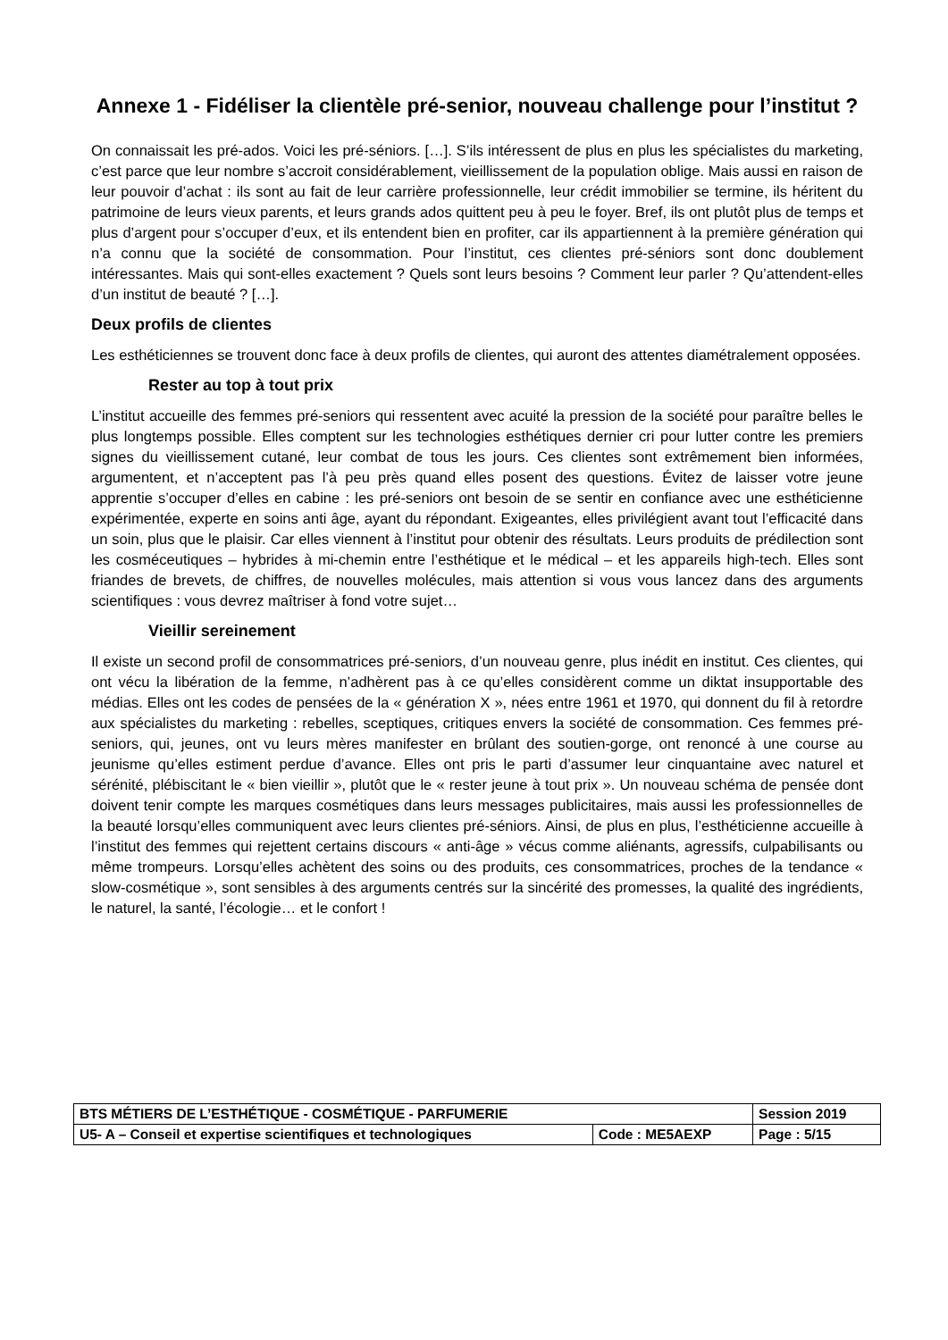Annexe 1 - Fidéliser la clientèle pré-senior, nouveau challenge pour l’institut ?
On connaissait les pré-ados. Voici les pré-séniors. […]. S’ils intéressent de plus en plus les spécialistes du marketing, c’est parce que leur nombre s’accroit considérablement, vieillissement de la population oblige. Mais aussi en raison de leur pouvoir d’achat : ils sont au fait de leur carrière professionnelle, leur crédit immobilier se termine, ils héritent du patrimoine de leurs vieux parents, et leurs grands ados quittent peu à peu le foyer. Bref, ils ont plutôt plus de temps et plus d’argent pour s’occuper d’eux, et ils entendent bien en profiter, car ils appartiennent à la première génération qui n’a connu que la société de consommation. Pour l’institut, ces clientes pré-séniors sont donc doublement intéressantes. Mais qui sont-elles exactement ? Quels sont leurs besoins ? Comment leur parler ? Qu’attendent-elles d’un institut de beauté ? […].
Deux profils de clientes
Les esthéticiennes se trouvent donc face à deux profils de clientes, qui auront des attentes diamétralement opposées.
Rester au top à tout prix
L’institut accueille des femmes pré-seniors qui ressentent avec acuité la pression de la société pour paraître belles le plus longtemps possible. Elles comptent sur les technologies esthétiques dernier cri pour lutter contre les premiers signes du vieillissement cutané, leur combat de tous les jours. Ces clientes sont extrêmement bien informées, argumentent, et n’acceptent pas l’à peu près quand elles posent des questions. Évitez de laisser votre jeune apprentie s’occuper d’elles en cabine : les pré-seniors ont besoin de se sentir en confiance avec une esthéticienne expérimentée, experte en soins anti âge, ayant du répondant. Exigeantes, elles privilégient avant tout l’efficacité dans un soin, plus que le plaisir. Car elles viennent à l’institut pour obtenir des résultats. Leurs produits de prédilection sont les cosméceutiques – hybrides à mi-chemin entre l’esthétique et le médical – et les appareils high-tech. Elles sont friandes de brevets, de chiffres, de nouvelles molécules, mais attention si vous vous lancez dans des arguments scientifiques : vous devrez maîtriser à fond votre sujet…
Vieillir sereinement
Il existe un second profil de consommatrices pré-seniors, d’un nouveau genre, plus inédit en institut. Ces clientes, qui ont vécu la libération de la femme, n’adhèrent pas à ce qu’elles considèrent comme un diktat insupportable des médias. Elles ont les codes de pensées de la « génération X », nées entre 1961 et 1970, qui donnent du fil à retordre aux spécialistes du marketing : rebelles, sceptiques, critiques envers la société de consommation. Ces femmes pré-seniors, qui, jeunes, ont vu leurs mères manifester en brûlant des soutien-gorge, ont renoncé à une course au jeunisme qu’elles estiment perdue d’avance. Elles ont pris le parti d’assumer leur cinquantaine avec naturel et sérénité, plébiscitant le « bien vieillir », plutôt que le « rester jeune à tout prix ». Un nouveau schéma de pensée dont doivent tenir compte les marques cosmétiques dans leurs messages publicitaires, mais aussi les professionnelles de la beauté lorsqu’elles communiquent avec leurs clientes pré-séniors. Ainsi, de plus en plus, l’esthéticienne accueille à l’institut des femmes qui rejettent certains discours « anti-âge » vécus comme aliénants, agressifs, culpabilisants ou même trompeurs. Lorsqu’elles achètent des soins ou des produits, ces consommatrices, proches de la tendance « slow-cosmétique », sont sensibles à des arguments centrés sur la sincérité des promesses, la qualité des ingrédients, le naturel, la santé, l’écologie… et le confort !
| BTS MÉTIERS DE L’ESTHÉTIQUE - COSMÉTIQUE - PARFUMERIE | | Session 2019 |
| U5- A – Conseil et expertise scientifiques et technologiques | Code : ME5AEXP | Page : 5/15 |